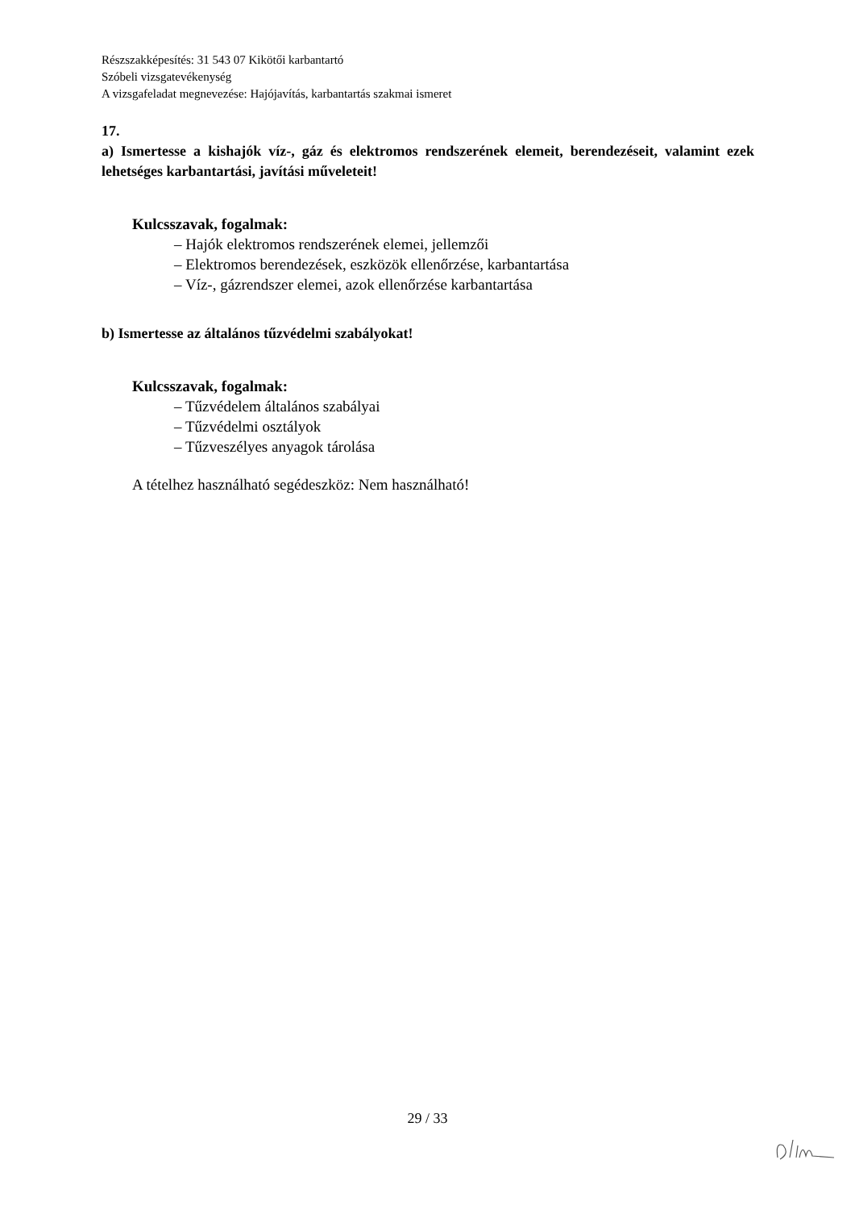Részszakképesítés: 31 543 07 Kikötői karbantartó
Szóbeli vizsgatevékenység
A vizsgafeladat megnevezése: Hajójavítás, karbantartás szakmai ismeret
17.
a) Ismertesse a kishajók víz-, gáz és elektromos rendszerének elemeit, berendezéseit, valamint ezek lehetséges karbantartási, javítási műveleteit!
Kulcsszavak, fogalmak:
– Hajók elektromos rendszerének elemei, jellemzői
– Elektromos berendezések, eszközök ellenőrzése, karbantartása
– Víz-, gázrendszer elemei, azok ellenőrzése karbantartása
b) Ismertesse az általános tűzvédelmi szabályokat!
Kulcsszavak, fogalmak:
– Tűzvédelem általános szabályai
– Tűzvédelmi osztályok
– Tűzveszélyes anyagok tárolása
A tételhez használható segédeszköz: Nem használható!
29 / 33